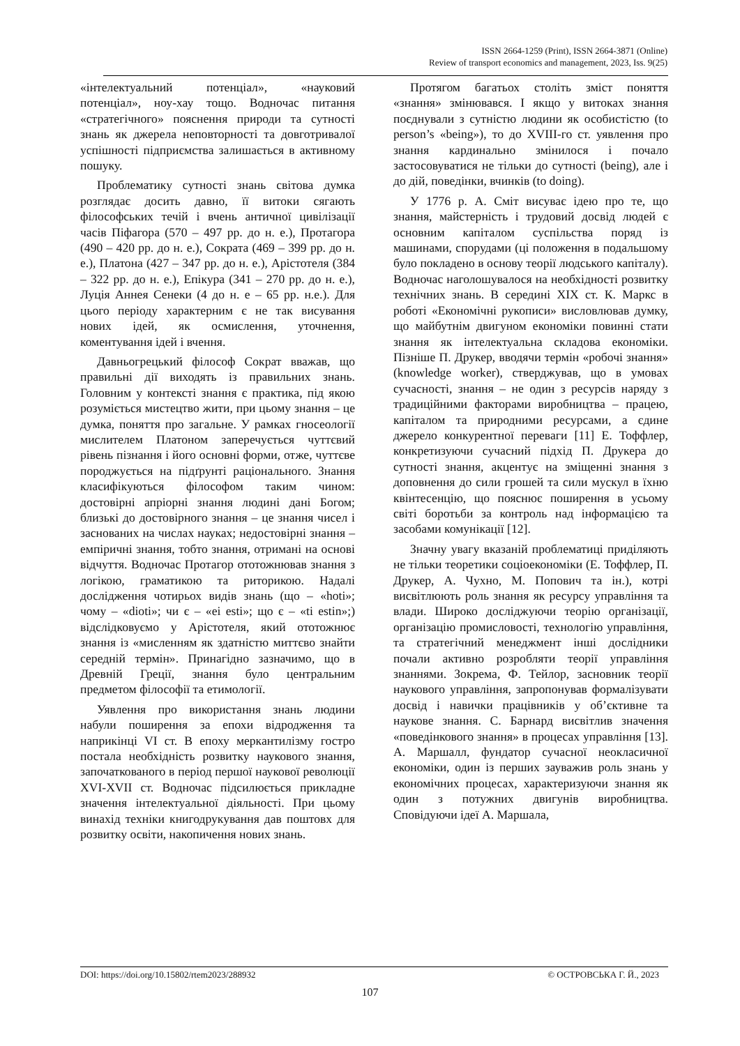ISSN 2664-1259 (Print), ISSN 2664-3871 (Online)
Review of transport economics and management, 2023, Iss. 9(25)
«інтелектуальний потенціал», «науковий потенціал», ноу-хау тощо. Водночас питання «стратегічного» пояснення природи та сутності знань як джерела неповторності та довготривалої успішності підприємства залишається в активному пошуку.
Проблематику сутності знань світова думка розглядає досить давно, її витоки сягають філософських течій і вчень античної цивілізації часів Піфагора (570 – 497 рр. до н. е.), Протагора (490 – 420 рр. до н. е.), Сократа (469 – 399 рр. до н. е.), Платона (427 – 347 рр. до н. е.), Арістотеля (384 – 322 рр. до н. е.), Епікура (341 – 270 рр. до н. е.), Луція Аннея Сенеки (4 до н. е – 65 рр. н.е.). Для цього періоду характерним є не так висування нових ідей, як осмислення, уточнення, коментування ідей і вчення.
Давньогрецький філософ Сократ вважав, що правильні дії виходять із правильних знань. Головним у контексті знання є практика, під якою розуміється мистецтво жити, при цьому знання – це думка, поняття про загальне. У рамках гносеології мислителем Платоном заперечується чуттєвий рівень пізнання і його основні форми, отже, чуттєве породжується на підґрунті раціонального. Знання класифікуються філософом таким чином: достовірні апріорні знання людині дані Богом; близькі до достовірного знання – це знання чисел і заснованих на числах науках; недостовірні знання – емпіричні знання, тобто знання, отримані на основі відчуття. Водночас Протагор ототожнював знання з логікою, граматикою та риторикою. Надалі дослідження чотирьох видів знань (що – «hoti»; чому – «dioti»; чи є – «ei esti»; що є – «ti estin»;) відслідковуємо у Арістотеля, який ототожнює знання із «мисленням як здатністю миттєво знайти середній термін». Принагідно зазначимо, що в Древній Греції, знання було центральним предметом філософії та етимології.
Уявлення про використання знань людини набули поширення за епохи відродження та наприкінці VI ст. В епоху меркантилізму гостро постала необхідність розвитку наукового знання, започаткованого в період першої наукової революції XVI-XVII ст. Водночас підсилюється прикладне значення інтелектуальної діяльності. При цьому винахід техніки книгодрукування дав поштовх для розвитку освіти, накопичення нових знань.
Протягом багатьох століть зміст поняття «знання» змінювався. І якщо у витоках знання поєднували з сутністю людини як особистістю (to person’s «being»), то до XVIII-го ст. уявлення про знання кардинально змінилося і почало застосовуватися не тільки до сутності (being), але і до дій, поведінки, вчинків (to doing).
У 1776 р. А. Сміт висуває ідею про те, що знання, майстерність і трудовий досвід людей є основним капіталом суспільства поряд із машинами, спорудами (ці положення в подальшому було покладено в основу теорії людського капіталу). Водночас наголошувалося на необхідності розвитку технічних знань. В середині XIX ст. К. Маркс в роботі «Економічні рукописи» висловлював думку, що майбутнім двигуном економіки повинні стати знання як інтелектуальна складова економіки. Пізніше П. Друкер, вводячи термін «робочі знання» (knowledge worker), стверджував, що в умовах сучасності, знання – не один з ресурсів наряду з традиційними факторами виробництва – працею, капіталом та природними ресурсами, а єдине джерело конкурентної переваги [11] Е. Тоффлер, конкретизуючи сучасний підхід П. Друкера до сутності знання, акцентує на зміщенні знання з доповнення до сили грошей та сили мускул в їхню квінтесенцію, що пояснює поширення в усьому світі боротьби за контроль над інформацією та засобами комунікації [12].
Значну увагу вказаній проблематиці приділяють не тільки теоретики соціоекономіки (Е. Тоффлер, П. Друкер, А. Чухно, М. Попович та ін.), котрі висвітлюють роль знання як ресурсу управління та влади. Широко досліджуючи теорію організації, організацію промисловості, технологію управління, та стратегічний менеджмент інші дослідники почали активно розробляти теорії управління знаннями. Зокрема, Ф. Тейлор, засновник теорії наукового управління, запропонував формалізувати досвід і навички працівників у об’єктивне та наукове знання. С. Барнард висвітлив значення «поведінкового знання» в процесах управління [13]. А. Маршалл, фундатор сучасної неокласичної економіки, один із перших зауважив роль знань у економічних процесах, характеризуючи знання як один з потужних двигунів виробництва. Сповідуючи ідеї А. Маршала,
DOI: https://doi.org/10.15802/rtem2023/288932 © ОСТРОВСЬКА Г. Й., 2023
107